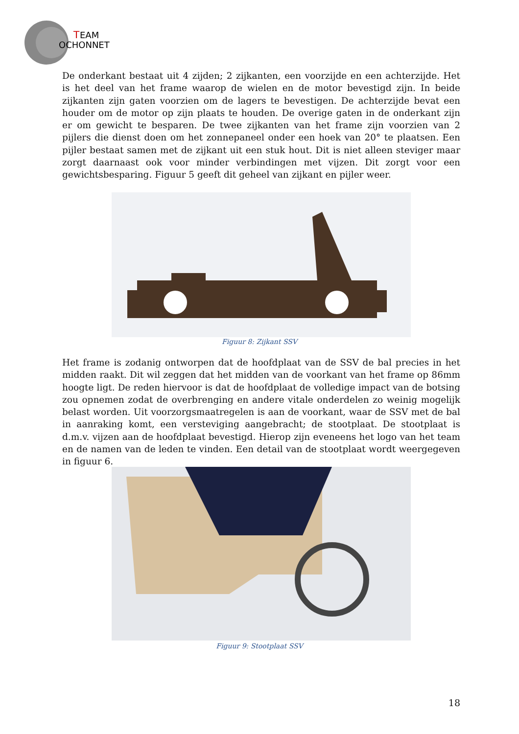T
EAM
OCHONNET
De onderkant bestaat uit 4 zijden; 2 zijkanten, een voorzijde en een achterzijde. Het is het deel van het frame waarop de wielen en de motor bevestigd zijn. In beide zijkanten zijn gaten voorzien om de lagers te bevestigen. De achterzijde bevat een houder om de motor op zijn plaats te houden. De overige gaten in de onderkant zijn er om gewicht te besparen. De twee zijkanten van het frame zijn voorzien van 2 pijlers die dienst doen om het zonnepaneel onder een hoek van 20° te plaatsen. Een pijler bestaat samen met de zijkant uit een stuk hout. Dit is niet alleen steviger maar zorgt daarnaast ook voor minder verbindingen met vijzen. Dit zorgt voor een gewichtsbesparing. Figuur 5 geeft dit geheel van zijkant en pijler weer.
Figuur 8: Zijkant SSV
Het frame is zodanig ontworpen dat de hoofdplaat van de SSV de bal precies in het midden raakt. Dit wil zeggen dat het midden van de voorkant van het frame op 86mm hoogte ligt. De reden hiervoor is dat de hoofdplaat de volledige impact van de botsing zou opnemen zodat de overbrenging en andere vitale onderdelen zo weinig mogelijk belast worden. Uit voorzorgsmaatregelen is aan de voorkant, waar de SSV met de bal in aanraking komt, een versteviging aangebracht; de stootplaat. De stootplaat is d.m.v. vijzen aan de hoofdplaat bevestigd. Hierop zijn eveneens het logo van het team en de namen van de leden te vinden. Een detail van de stootplaat wordt weergegeven in figuur 6.
Figuur 9: Stootplaat SSV
18